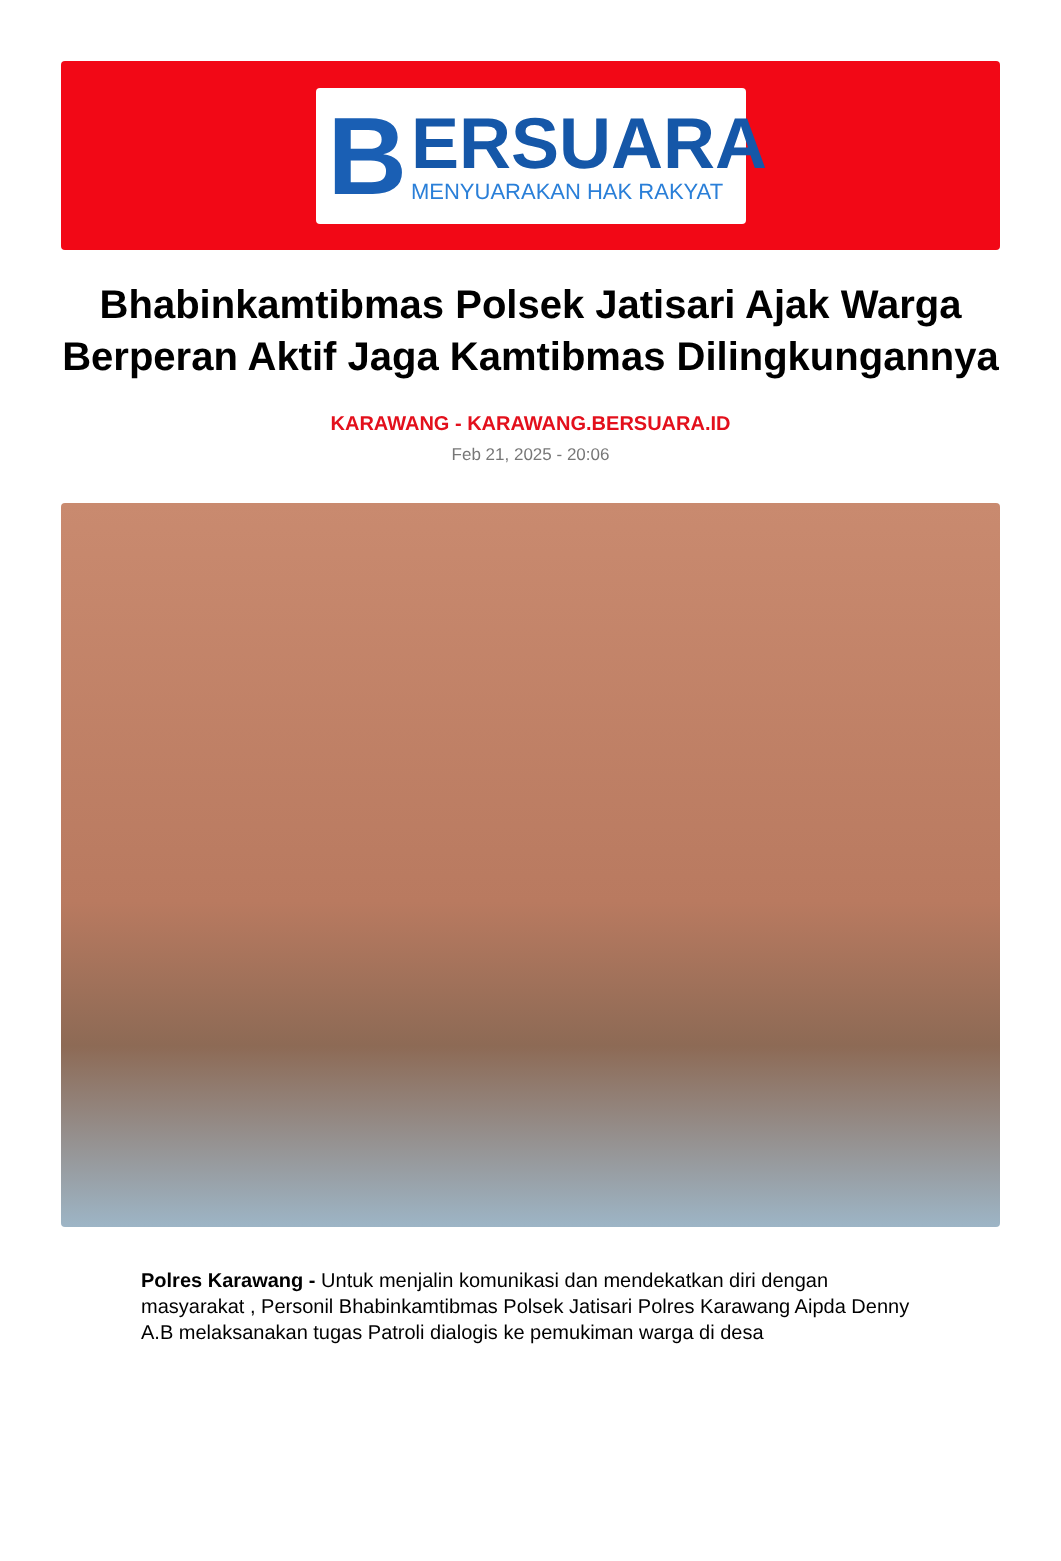B
ERSUARA
MENYUARAKAN HAK RAKYAT
Bhabinkamtibmas Polsek Jatisari Ajak Warga Berperan Aktif Jaga Kamtibmas Dilingkungannya
KARAWANG - KARAWANG.BERSUARA.ID
Feb 21, 2025 - 20:06
Polres Karawang - Untuk menjalin komunikasi dan mendekatkan diri dengan masyarakat , Personil Bhabinkamtibmas Polsek Jatisari Polres Karawang Aipda Denny A.B melaksanakan tugas Patroli dialogis ke pemukiman warga di desa